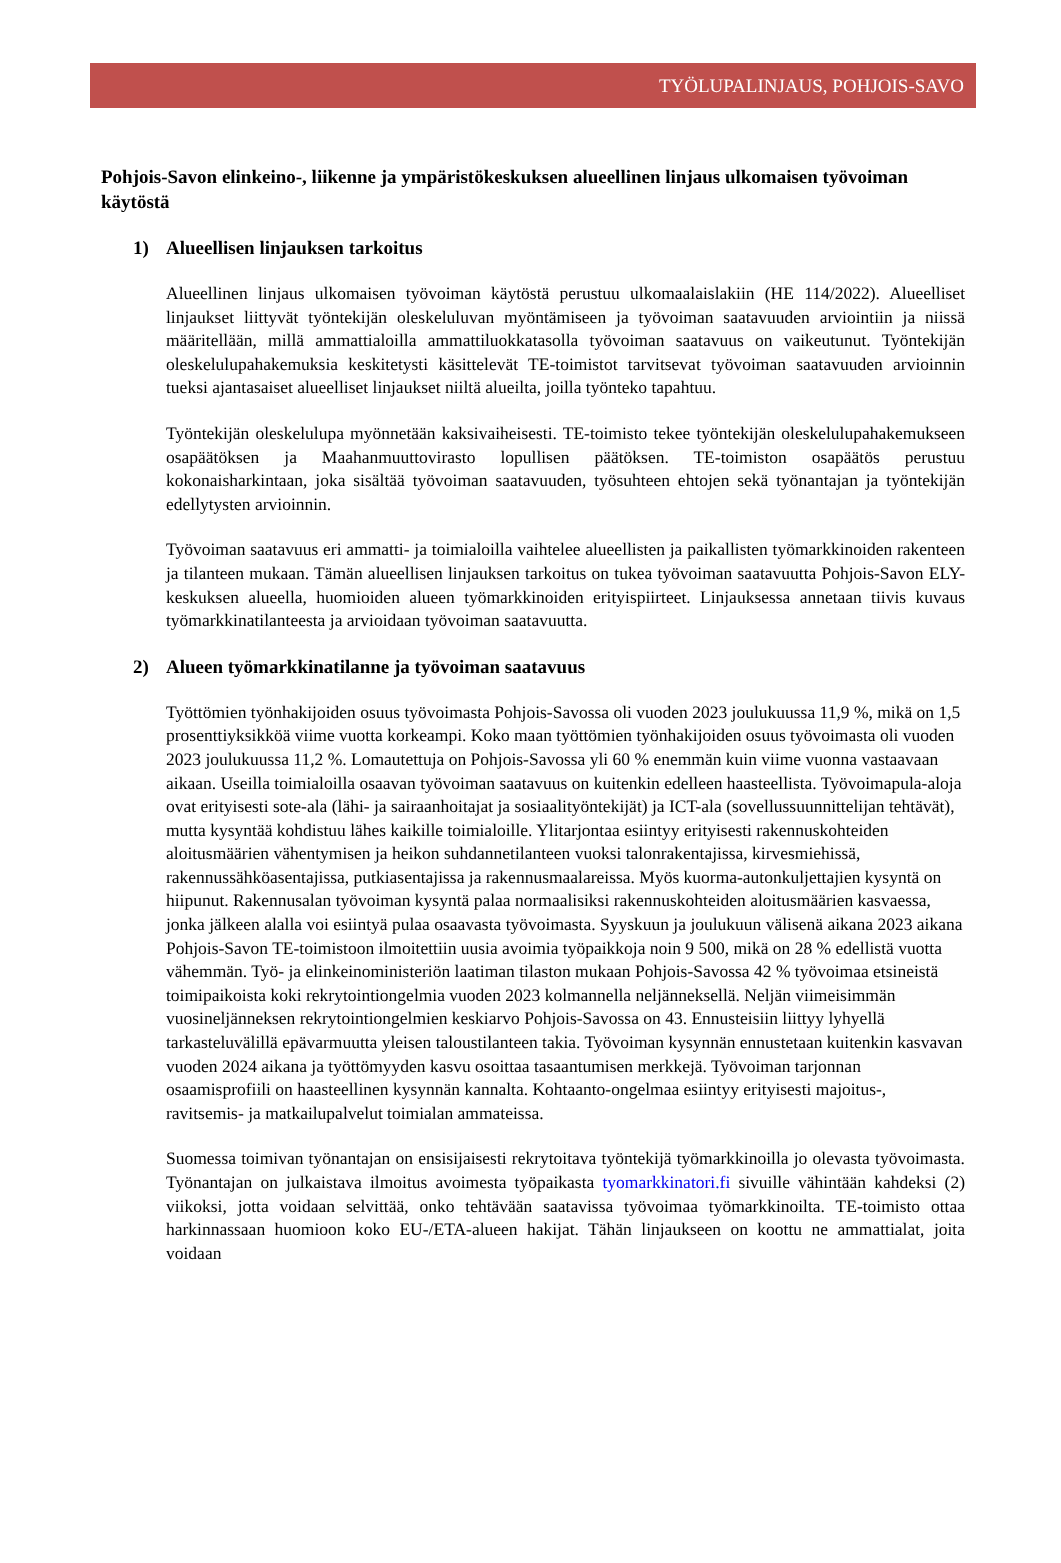TYÖLUPALINJAUS, POHJOIS-SAVO
Pohjois-Savon elinkeino-, liikenne ja ympäristökeskuksen alueellinen linjaus ulkomaisen työvoiman käytöstä
1) Alueellisen linjauksen tarkoitus
Alueellinen linjaus ulkomaisen työvoiman käytöstä perustuu ulkomaalaislakiin (HE 114/2022). Alueelliset linjaukset liittyvät työntekijän oleskeluluvan myöntämiseen ja työvoiman saatavuuden arviointiin ja niissä määritellään, millä ammattialoilla ammattiluokkatasolla työvoiman saatavuus on vaikeutunut. Työntekijän oleskelulupahakemuksia keskitetysti käsittelevät TE-toimistot tarvitsevat työvoiman saatavuuden arvioinnin tueksi ajantasaiset alueelliset linjaukset niiltä alueilta, joilla työnteko tapahtuu.
Työntekijän oleskelulupa myönnetään kaksivaiheisesti. TE-toimisto tekee työntekijän oleskelulupahakemukseen osapäätöksen ja Maahanmuuttovirasto lopullisen päätöksen. TE-toimiston osapäätös perustuu kokonaisharkintaan, joka sisältää työvoiman saatavuuden, työsuhteen ehtojen sekä työnantajan ja työntekijän edellytysten arvioinnin.
Työvoiman saatavuus eri ammatti- ja toimialoilla vaihtelee alueellisten ja paikallisten työmarkkinoiden rakenteen ja tilanteen mukaan. Tämän alueellisen linjauksen tarkoitus on tukea työvoiman saatavuutta Pohjois-Savon ELY-keskuksen alueella, huomioiden alueen työmarkkinoiden erityispiirteet. Linjauksessa annetaan tiivis kuvaus työmarkkinatilanteesta ja arvioidaan työvoiman saatavuutta.
2) Alueen työmarkkinatilanne ja työvoiman saatavuus
Työttömien työnhakijoiden osuus työvoimasta Pohjois-Savossa oli vuoden 2023 joulukuussa 11,9 %, mikä on 1,5 prosenttiyksikköä viime vuotta korkeampi. Koko maan työttömien työnhakijoiden osuus työvoimasta oli vuoden 2023 joulukuussa 11,2 %. Lomautettuja on Pohjois-Savossa yli 60 % enemmän kuin viime vuonna vastaavaan aikaan. Useilla toimialoilla osaavan työvoiman saatavuus on kuitenkin edelleen haasteellista. Työvoimapula-aloja ovat erityisesti sote-ala (lähi- ja sairaanhoitajat ja sosiaalityöntekijät) ja ICT-ala (sovellussuunnittelijan tehtävät), mutta kysyntää kohdistuu lähes kaikille toimialoille. Ylitarjontaa esiintyy erityisesti rakennuskohteiden aloitusmäärien vähentymisen ja heikon suhdannetilanteen vuoksi talonrakentajissa, kirvesmiehissä, rakennussähköasentajissa, putkiasentajissa ja rakennusmaalareissa. Myös kuorma-autonkuljettajien kysyntä on hiipunut. Rakennusalan työvoiman kysyntä palaa normaalisiksi rakennuskohteiden aloitusmäärien kasvaessa, jonka jälkeen alalla voi esiintyä pulaa osaavasta työvoimasta. Syyskuun ja joulukuun välisenä aikana 2023 aikana Pohjois-Savon TE-toimistoon ilmoitettiin uusia avoimia työpaikkoja noin 9 500, mikä on 28 % edellistä vuotta vähemmän. Työ- ja elinkeinoministeriön laatiman tilaston mukaan Pohjois-Savossa 42 % työvoimaa etsineistä toimipaikoista koki rekrytointiongelmia vuoden 2023 kolmannella neljänneksellä. Neljän viimeisimmän vuosineljänneksen rekrytointiongelmien keskiarvo Pohjois-Savossa on 43. Ennusteisiin liittyy lyhyellä tarkasteluvälillä epävarmuutta yleisen taloustilanteen takia. Työvoiman kysynnän ennustetaan kuitenkin kasvavan vuoden 2024 aikana ja työttömyyden kasvu osoittaa tasaantumisen merkkejä. Työvoiman tarjonnan osaamisprofiili on haasteellinen kysynnän kannalta. Kohtaanto-ongelmaa esiintyy erityisesti majoitus-, ravitsemis- ja matkailupalvelut toimialan ammateissa.
Suomessa toimivan työnantajan on ensisijaisesti rekrytoitava työntekijä työmarkkinoilla jo olevasta työvoimasta. Työnantajan on julkaistava ilmoitus avoimesta työpaikasta tyomarkkinatori.fi sivuille vähintään kahdeksi (2) viikoksi, jotta voidaan selvittää, onko tehtävään saatavissa työvoimaa työmarkkinoilta. TE-toimisto ottaa harkinnassaan huomioon koko EU-/ETA-alueen hakijat. Tähän linjaukseen on koottu ne ammattialat, joita voidaan